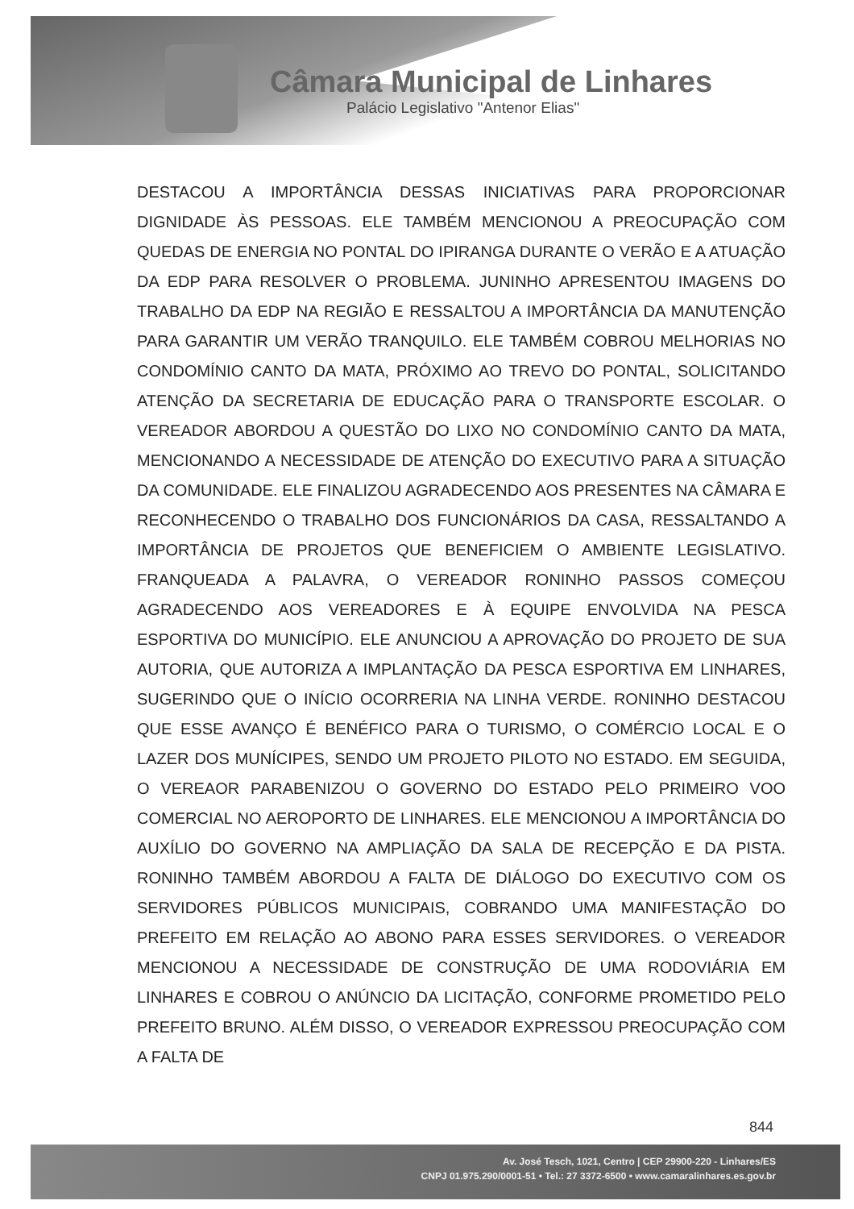Câmara Municipal de Linhares
Palácio Legislativo "Antenor Elias"
DESTACOU A IMPORTÂNCIA DESSAS INICIATIVAS PARA PROPORCIONAR DIGNIDADE ÀS PESSOAS. ELE TAMBÉM MENCIONOU A PREOCUPAÇÃO COM QUEDAS DE ENERGIA NO PONTAL DO IPIRANGA DURANTE O VERÃO E A ATUAÇÃO DA EDP PARA RESOLVER O PROBLEMA. JUNINHO APRESENTOU IMAGENS DO TRABALHO DA EDP NA REGIÃO E RESSALTOU A IMPORTÂNCIA DA MANUTENÇÃO PARA GARANTIR UM VERÃO TRANQUILO. ELE TAMBÉM COBROU MELHORIAS NO CONDOMÍNIO CANTO DA MATA, PRÓXIMO AO TREVO DO PONTAL, SOLICITANDO ATENÇÃO DA SECRETARIA DE EDUCAÇÃO PARA O TRANSPORTE ESCOLAR. O VEREADOR ABORDOU A QUESTÃO DO LIXO NO CONDOMÍNIO CANTO DA MATA, MENCIONANDO A NECESSIDADE DE ATENÇÃO DO EXECUTIVO PARA A SITUAÇÃO DA COMUNIDADE. ELE FINALIZOU AGRADECENDO AOS PRESENTES NA CÂMARA E RECONHECENDO O TRABALHO DOS FUNCIONÁRIOS DA CASA, RESSALTANDO A IMPORTÂNCIA DE PROJETOS QUE BENEFICIEM O AMBIENTE LEGISLATIVO. FRANQUEADA A PALAVRA, O VEREADOR RONINHO PASSOS COMEÇOU AGRADECENDO AOS VEREADORES E À EQUIPE ENVOLVIDA NA PESCA ESPORTIVA DO MUNICÍPIO. ELE ANUNCIOU A APROVAÇÃO DO PROJETO DE SUA AUTORIA, QUE AUTORIZA A IMPLANTAÇÃO DA PESCA ESPORTIVA EM LINHARES, SUGERINDO QUE O INÍCIO OCORRERIA NA LINHA VERDE. RONINHO DESTACOU QUE ESSE AVANÇO É BENÉFICO PARA O TURISMO, O COMÉRCIO LOCAL E O LAZER DOS MUNÍCIPES, SENDO UM PROJETO PILOTO NO ESTADO. EM SEGUIDA, O VEREAOR PARABENIZOU O GOVERNO DO ESTADO PELO PRIMEIRO VOO COMERCIAL NO AEROPORTO DE LINHARES. ELE MENCIONOU A IMPORTÂNCIA DO AUXÍLIO DO GOVERNO NA AMPLIAÇÃO DA SALA DE RECEPÇÃO E DA PISTA. RONINHO TAMBÉM ABORDOU A FALTA DE DIÁLOGO DO EXECUTIVO COM OS SERVIDORES PÚBLICOS MUNICIPAIS, COBRANDO UMA MANIFESTAÇÃO DO PREFEITO EM RELAÇÃO AO ABONO PARA ESSES SERVIDORES. O VEREADOR MENCIONOU A NECESSIDADE DE CONSTRUÇÃO DE UMA RODOVIÁRIA EM LINHARES E COBROU O ANÚNCIO DA LICITAÇÃO, CONFORME PROMETIDO PELO PREFEITO BRUNO. ALÉM DISSO, O VEREADOR EXPRESSOU PREOCUPAÇÃO COM A FALTA DE
844
Av. José Tesch, 1021, Centro | CEP 29900-220 - Linhares/ES
CNPJ 01.975.290/0001-51 • Tel.: 27 3372-6500 • www.camaralinhares.es.gov.br